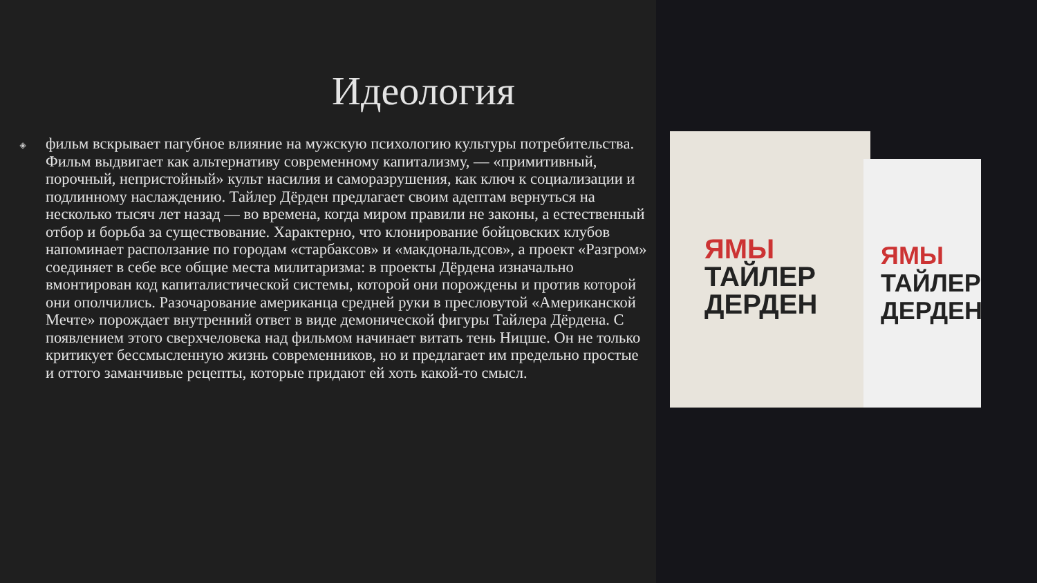Идеология
◈
фильм вскрывает пагубное влияние на мужскую психологию культуры потребительства. Фильм выдвигает как альтернативу современному капитализму, — «примитивный, порочный, непристойный» культ насилия и саморазрушения, как ключ к социализации и подлинному наслаждению. Тайлер Дёрден предлагает своим адептам вернуться на несколько тысяч лет назад — во времена, когда миром правили не законы, а естественный отбор и борьба за существование. Характерно, что клонирование бойцовских клубов напоминает расползание по городам «старбаксов» и «макдональдсов», а проект «Разгром» соединяет в себе все общие места милитаризма: в проекты Дёрдена изначально вмонтирован код капиталистической системы, которой они порождены и против которой они ополчились. Разочарование американца средней руки в пресловутой «Американской Мечте» порождает внутренний ответ в виде демонической фигуры Тайлера Дёрдена. С появлением этого сверхчеловека над фильмом начинает витать тень Ницше. Он не только критикует бессмысленную жизнь современников, но и предлагает им предельно простые и оттого заманчивые рецепты, которые придают ей хоть какой-то смысл.
ЯМЫ
ТАЙЛЕР
ДЕРДЕН
ЯМЫ
ТАЙЛЕР
ДЕРДЕН